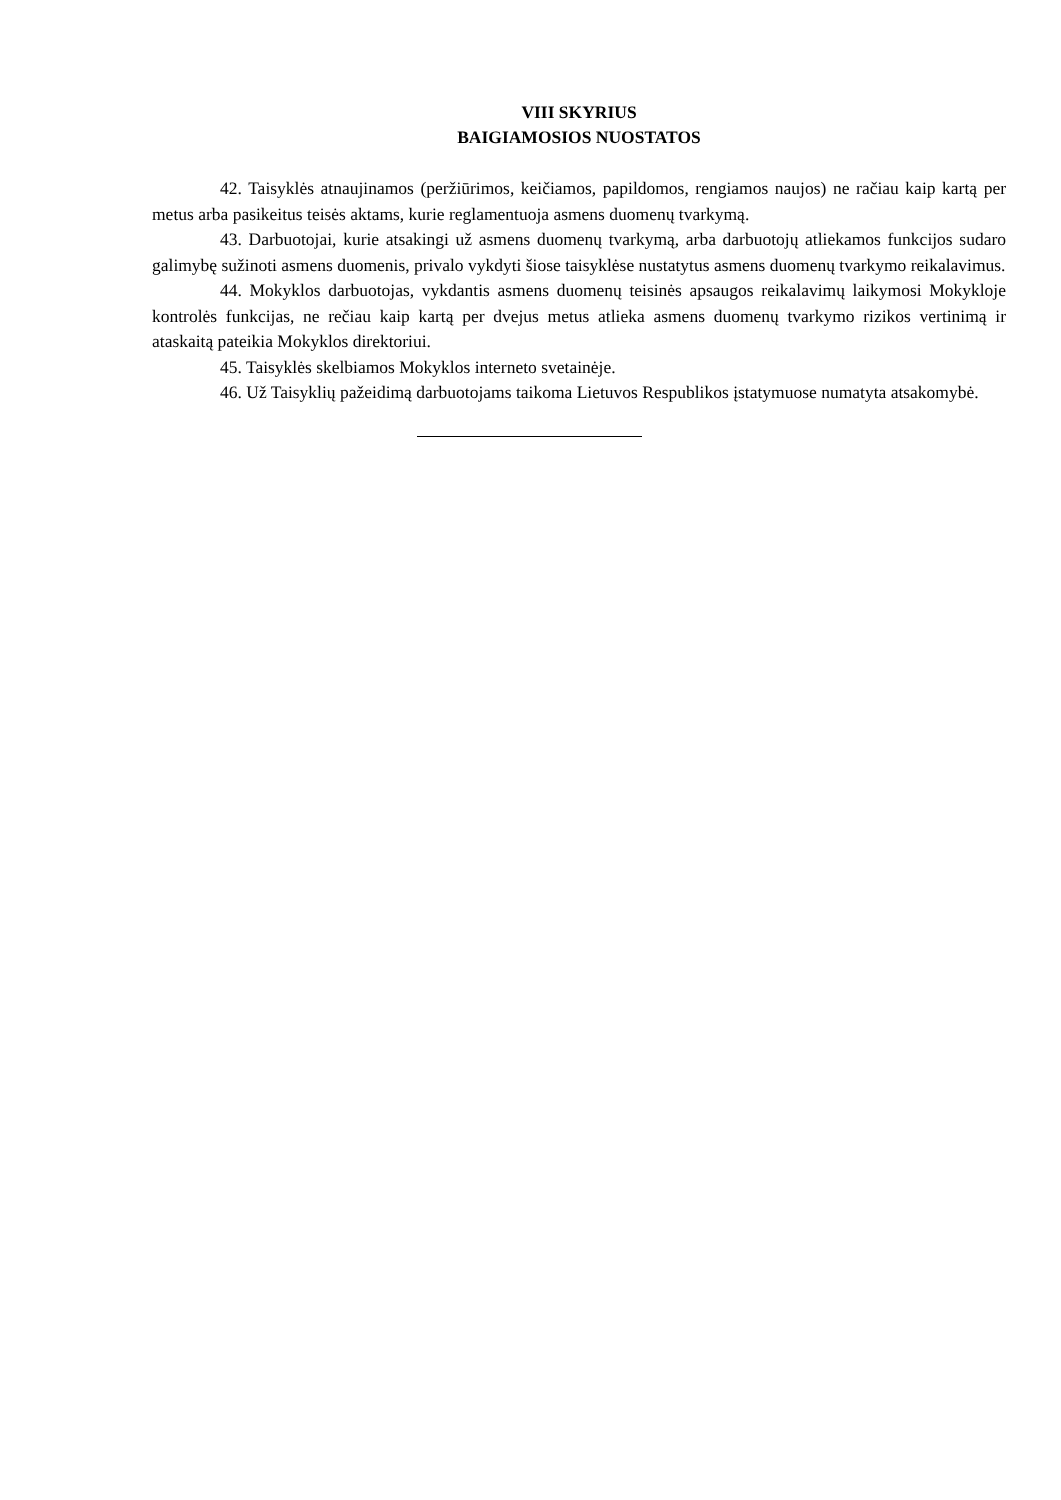VIII SKYRIUS
BAIGIAMOSIOS NUOSTATOS
42. Taisyklės atnaujinamos (peržiūrimos, keičiamos, papildomos, rengiamos naujos) ne račiau kaip kartą per metus arba pasikeitus teisės aktams, kurie reglamentuoja asmens duomenų tvarkymą.
43. Darbuotojai, kurie atsakingi už asmens duomenų tvarkymą, arba darbuotojų atliekamos funkcijos sudaro galimybę sužinoti asmens duomenis, privalo vykdyti šiose taisyklėse nustatytus asmens duomenų tvarkymo reikalavimus.
44. Mokyklos darbuotojas, vykdantis asmens duomenų teisinės apsaugos reikalavimų laikymosi Mokykloje kontrolės funkcijas, ne rečiau kaip kartą per dvejus metus atlieka asmens duomenų tvarkymo rizikos vertinimą ir ataskaitą pateikia Mokyklos direktoriui.
45. Taisyklės skelbiamos Mokyklos interneto svetainėje.
46. Už Taisyklių pažeidimą darbuotojams taikoma Lietuvos Respublikos įstatymuose numatyta atsakomybė.